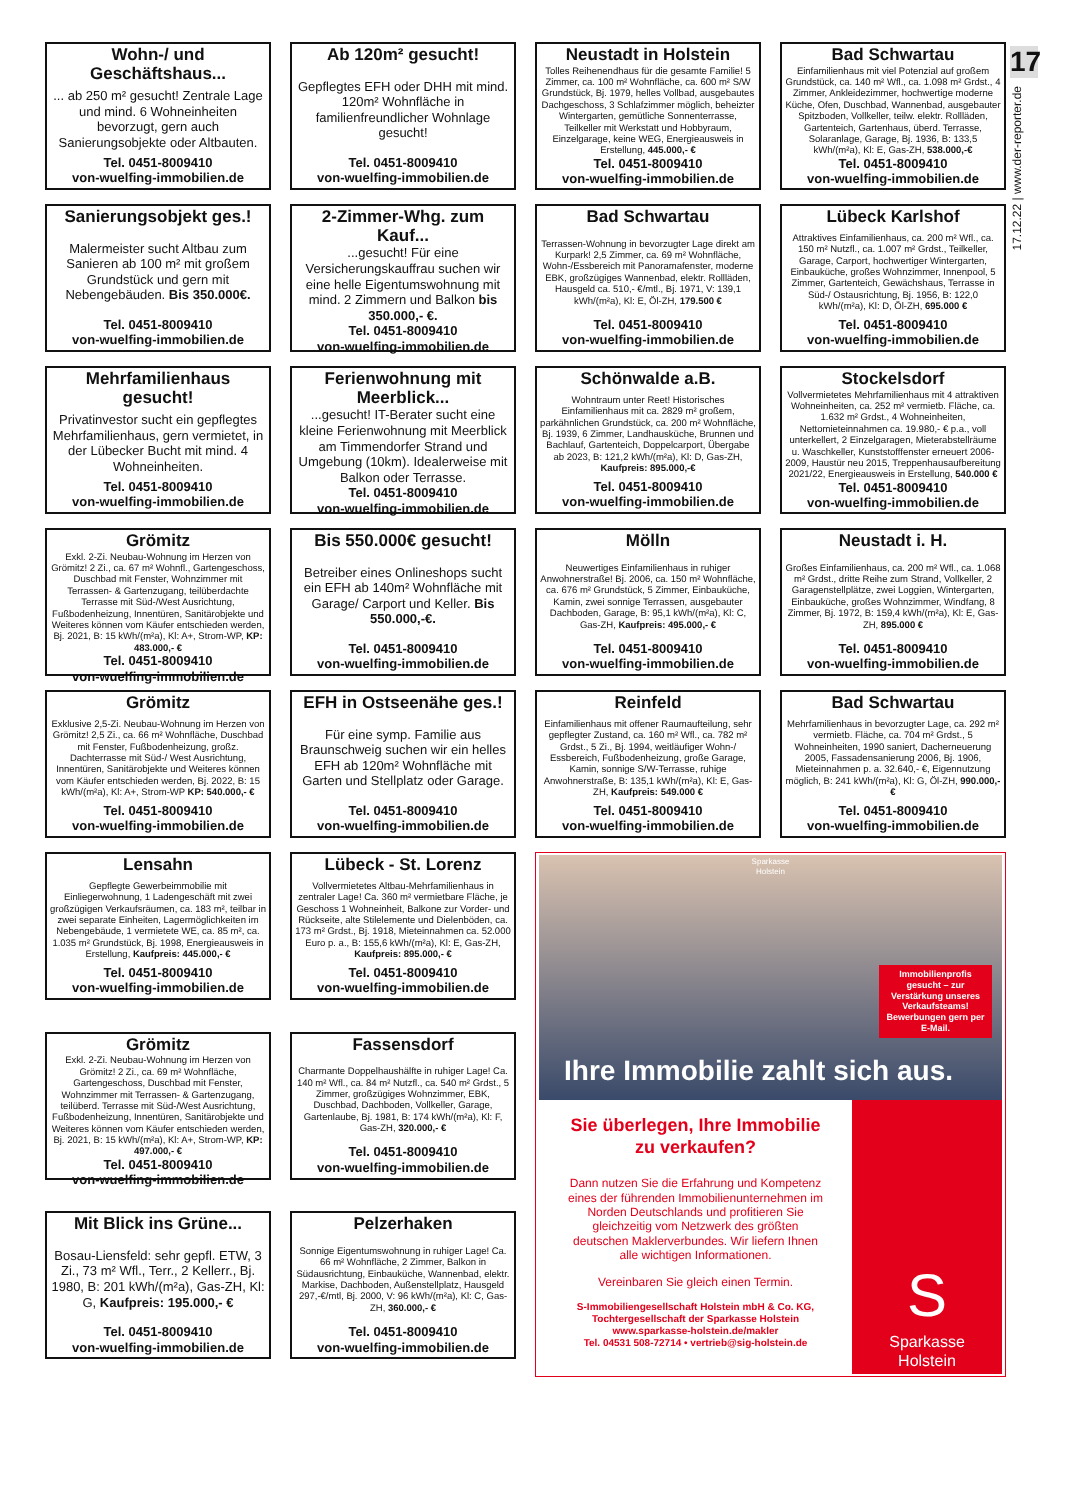17
17.12.22 | www.der-reporter.de
Wohn-/ und Geschäftshaus...
... ab 250 m² gesucht! Zentrale Lage und mind. 6 Wohneinheiten bevorzugt, gern auch Sanierungsobjekte oder Altbauten.
Tel. 0451-8009410
von-wuelfing-immobilien.de
Ab 120m² gesucht!
Gepflegtes EFH oder DHH mit mind. 120m² Wohnfläche in familienfreundlicher Wohnlage gesucht!
Tel. 0451-8009410
von-wuelfing-immobilien.de
Neustadt in Holstein
Tolles Reihenendhaus für die gesamte Familie! 5 Zimmer, ca. 100 m² Wohnfläche, ca. 600 m² S/W Grundstück, Bj. 1979, helles Vollbad, ausgebautes Dachgeschoss, 3 Schlafzimmer möglich, beheizter Wintergarten, gemütliche Sonnenterrasse, Teilkeller mit Werkstatt und Hobbyraum, Einzelgarage, keine WEG, Energieausweis in Erstellung, 445.000,- €
Tel. 0451-8009410
von-wuelfing-immobilien.de
Bad Schwartau
Einfamilienhaus mit viel Potenzial auf großem Grundstück, ca. 140 m² Wfl., ca. 1.098 m² Grdst., 4 Zimmer, Ankleidezimmer, hochwertige moderne Küche, Ofen, Duschbad, Wannenbad, ausgebauter Spitzboden, Vollkeller, teilw. elektr. Rollläden, Gartenteich, Gartenhaus, überd. Terrasse, Solaranlage, Garage, Bj. 1936, B: 133,5 kWh/(m²a), Kl: E, Gas-ZH, 538.000,-€
Tel. 0451-8009410
von-wuelfing-immobilien.de
Sanierungsobjekt ges.!
Malermeister sucht Altbau zum Sanieren ab 100 m² mit großem Grundstück und gern mit Nebengebäuden. Bis 350.000€.
Tel. 0451-8009410
von-wuelfing-immobilien.de
2-Zimmer-Whg. zum Kauf...
...gesucht! Für eine Versicherungskauffrau suchen wir eine helle Eigentumswohnung mit mind. 2 Zimmern und Balkon bis 350.000,- €.
Tel. 0451-8009410
von-wuelfing-immobilien.de
Bad Schwartau
Terrassen-Wohnung in bevorzugter Lage direkt am Kurpark! 2,5 Zimmer, ca. 69 m² Wohnfläche, Wohn-/Essbereich mit Panoramafenster, moderne EBK, großzügiges Wannenbad, elektr. Rollläden, Hausgeld ca. 510,- €/mtl., Bj. 1971, V: 139,1 kWh/(m²a), Kl: E, Öl-ZH, 179.500 €
Tel. 0451-8009410
von-wuelfing-immobilien.de
Lübeck Karlshof
Attraktives Einfamilienhaus, ca. 200 m² Wfl., ca. 150 m² Nutzfl., ca. 1.007 m² Grdst., Teilkeller, Garage, Carport, hochwertiger Wintergarten, Einbauküche, großes Wohnzimmer, Innenpool, 5 Zimmer, Gartenteich, Gewächshaus, Terrasse in Süd-/ Ostausrichtung, Bj. 1956, B: 122,0 kWh/(m²a), Kl: D, Öl-ZH, 695.000 €
Tel. 0451-8009410
von-wuelfing-immobilien.de
Mehrfamilienhaus gesucht!
Privatinvestor sucht ein gepflegtes Mehrfamilienhaus, gern vermietet, in der Lübecker Bucht mit mind. 4 Wohneinheiten.
Tel. 0451-8009410
von-wuelfing-immobilien.de
Ferienwohnung mit Meerblick...
...gesucht! IT-Berater sucht eine kleine Ferienwohnung mit Meerblick am Timmendorfer Strand und Umgebung (10km). Idealerweise mit Balkon oder Terrasse.
Tel. 0451-8009410
von-wuelfing-immobilien.de
Schönwalde a.B.
Wohntraum unter Reet! Historisches Einfamilienhaus mit ca. 2829 m² großem, parkähnlichen Grundstück, ca. 200 m² Wohnfläche, Bj. 1939, 6 Zimmer, Landhausküche, Brunnen und Bachlauf, Gartenteich, Doppelcarport, Übergabe ab 2023, B: 121,2 kWh/(m²a), Kl: D, Gas-ZH, Kaufpreis: 895.000,-€
Tel. 0451-8009410
von-wuelfing-immobilien.de
Stockelsdorf
Vollvermietetes Mehrfamilienhaus mit 4 attraktiven Wohneinheiten, ca. 252 m² vermietb. Fläche, ca. 1.632 m² Grdst., 4 Wohneinheiten, Nettomieteinnahmen ca. 19.980,- € p.a., voll unterkellert, 2 Einzelgaragen, Mieterabstellräume u. Waschkeller, Kunststofffenster erneuert 2006-2009, Haustür neu 2015, Treppenhausaufbereitung 2021/22, Energieausweis in Erstellung, 540.000 €
Tel. 0451-8009410
von-wuelfing-immobilien.de
Grömitz
Exkl. 2-Zi. Neubau-Wohnung im Herzen von Grömitz! 2 Zi., ca. 67 m² Wohnfl., Gartengeschoss, Duschbad mit Fenster, Wohnzimmer mit Terrassen- & Gartenzugang, teilüberdachte Terrasse mit Süd-/West Ausrichtung, Fußbodenheizung, Innentüren, Sanitärobjekte und Weiteres können vom Käufer entschieden werden, Bj. 2021, B: 15 kWh/(m²a), Kl: A+, Strom-WP, KP: 483.000,- €
Tel. 0451-8009410
von-wuelfing-immobilien.de
Bis 550.000€ gesucht!
Betreiber eines Onlineshops sucht ein EFH ab 140m² Wohnfläche mit Garage/ Carport und Keller. Bis 550.000,-€.
Tel. 0451-8009410
von-wuelfing-immobilien.de
Mölln
Neuwertiges Einfamilienhaus in ruhiger Anwohnerstraße! Bj. 2006, ca. 150 m² Wohnfläche, ca. 676 m² Grundstück, 5 Zimmer, Einbauküche, Kamin, zwei sonnige Terrassen, ausgebauter Dachboden, Garage, B: 95,1 kWh/(m²a), Kl: C, Gas-ZH, Kaufpreis: 495.000,- €
Tel. 0451-8009410
von-wuelfing-immobilien.de
Neustadt i. H.
Großes Einfamilienhaus, ca. 200 m² Wfl., ca. 1.068 m² Grdst., dritte Reihe zum Strand, Vollkeller, 2 Garagenstellplätze, zwei Loggien, Wintergarten, Einbauküche, großes Wohnzimmer, Windfang, 8 Zimmer, Bj. 1972, B: 159,4 kWh/(m²a), Kl: E, Gas-ZH, 895.000 €
Tel. 0451-8009410
von-wuelfing-immobilien.de
Grömitz
Exklusive 2,5-Zi. Neubau-Wohnung im Herzen von Grömitz! 2,5 Zi., ca. 66 m² Wohnfläche, Duschbad mit Fenster, Fußbodenheizung, großz. Dachterrasse mit Süd-/ West Ausrichtung, Innentüren, Sanitärobjekte und Weiteres können vom Käufer entschieden werden, Bj. 2022, B: 15 kWh/(m²a), Kl: A+, Strom-WP KP: 540.000,- €
Tel. 0451-8009410
von-wuelfing-immobilien.de
EFH in Ostseenähe ges.!
Für eine symp. Familie aus Braunschweig suchen wir ein helles EFH ab 120m² Wohnfläche mit Garten und Stellplatz oder Garage.
Tel. 0451-8009410
von-wuelfing-immobilien.de
Reinfeld
Einfamilienhaus mit offener Raumaufteilung, sehr gepflegter Zustand, ca. 160 m² Wfl., ca. 782 m² Grdst., 5 Zi., Bj. 1994, weitläufiger Wohn-/ Essbereich, Fußbodenheizung, große Garage, Kamin, sonnige S/W-Terrasse, ruhige Anwohnerstraße, B: 135,1 kWh/(m²a), Kl: E, Gas-ZH, Kaufpreis: 549.000 €
Tel. 0451-8009410
von-wuelfing-immobilien.de
Bad Schwartau
Mehrfamilienhaus in bevorzugter Lage, ca. 292 m² vermietb. Fläche, ca. 704 m² Grdst., 5 Wohneinheiten, 1990 saniert, Dacherneuerung 2005, Fassadensanierung 2006, Bj. 1906, Mieteinnahmen p. a. 32.640,- €, Eigennutzung möglich, B: 241 kWh/(m²a), Kl: G, Öl-ZH, 990.000,- €
Tel. 0451-8009410
von-wuelfing-immobilien.de
Lensahn
Gepflegte Gewerbeimmobilie mit Einliegerwohnung, 1 Ladengeschäft mit zwei großzügigen Verkaufsräumen, ca. 183 m², teilbar in zwei separate Einheiten, Lagermöglichkeiten im Nebengebäude, 1 vermietete WE, ca. 85 m², ca. 1.035 m² Grundstück, Bj. 1998, Energieausweis in Erstellung, Kaufpreis: 445.000,- €
Tel. 0451-8009410
von-wuelfing-immobilien.de
Lübeck - St. Lorenz
Vollvermietetes Altbau-Mehrfamilienhaus in zentraler Lage! Ca. 360 m² vermietbare Fläche, je Geschoss 1 Wohneinheit, Balkone zur Vorder- und Rückseite, alte Stilelemente und Dielenböden, ca. 173 m² Grdst., Bj. 1918, Mieteinnahmen ca. 52.000 Euro p. a., B: 155,6 kWh/(m²a), Kl: E, Gas-ZH, Kaufpreis: 895.000,- €
Tel. 0451-8009410
von-wuelfing-immobilien.de
Sparkasse
Holstein
Immobilienprofis gesucht – zur Verstärkung unseres Verkaufsteams! Bewerbungen gern per E-Mail.
Ihre Immobilie zahlt sich aus.
Sie überlegen, Ihre Immobilie zu verkaufen?
Dann nutzen Sie die Erfahrung und Kompetenz eines der führenden Immobilienunternehmen im Norden Deutschlands und profitieren Sie gleichzeitig vom Netzwerk des größten deutschen Maklerverbundes. Wir liefern Ihnen alle wichtigen Informationen.
Vereinbaren Sie gleich einen Termin.
S-Immobiliengesellschaft Holstein mbH & Co. KG,
Tochtergesellschaft der Sparkasse Holstein
www.sparkasse-holstein.de/makler
Tel. 04531 508-72714 • vertrieb@sig-holstein.de
S
Sparkasse
Holstein
Grömitz
Exkl. 2-Zi. Neubau-Wohnung im Herzen von Grömitz! 2 Zi., ca. 69 m² Wohnfläche, Gartengeschoss, Duschbad mit Fenster, Wohnzimmer mit Terrassen- & Gartenzugang, teilüberd. Terrasse mit Süd-/West Ausrichtung, Fußbodenheizung, Innentüren, Sanitärobjekte und Weiteres können vom Käufer entschieden werden, Bj. 2021, B: 15 kWh/(m²a), Kl: A+, Strom-WP, KP: 497.000,- €
Tel. 0451-8009410
von-wuelfing-immobilien.de
Fassensdorf
Charmante Doppelhaushälfte in ruhiger Lage! Ca. 140 m² Wfl., ca. 84 m² Nutzfl., ca. 540 m² Grdst., 5 Zimmer, großzügiges Wohnzimmer, EBK, Duschbad, Dachboden, Vollkeller, Garage, Gartenlaube, Bj. 1981, B: 174 kWh/(m²a), Kl: F, Gas-ZH, 320.000,- €
Tel. 0451-8009410
von-wuelfing-immobilien.de
Mit Blick ins Grüne...
Bosau-Liensfeld: sehr gepfl. ETW, 3 Zi., 73 m² Wfl., Terr., 2 Kellerr., Bj. 1980, B: 201 kWh/(m²a), Gas-ZH, Kl: G, Kaufpreis: 195.000,- €
Tel. 0451-8009410
von-wuelfing-immobilien.de
Pelzerhaken
Sonnige Eigentumswohnung in ruhiger Lage! Ca. 66 m² Wohnfläche, 2 Zimmer, Balkon in Südausrichtung, Einbauküche, Wannenbad, elektr. Markise, Dachboden, Außenstellplatz, Hausgeld 297,-€/mtl, Bj. 2000, V: 96 kWh/(m²a), Kl: C, Gas-ZH, 360.000,- €
Tel. 0451-8009410
von-wuelfing-immobilien.de